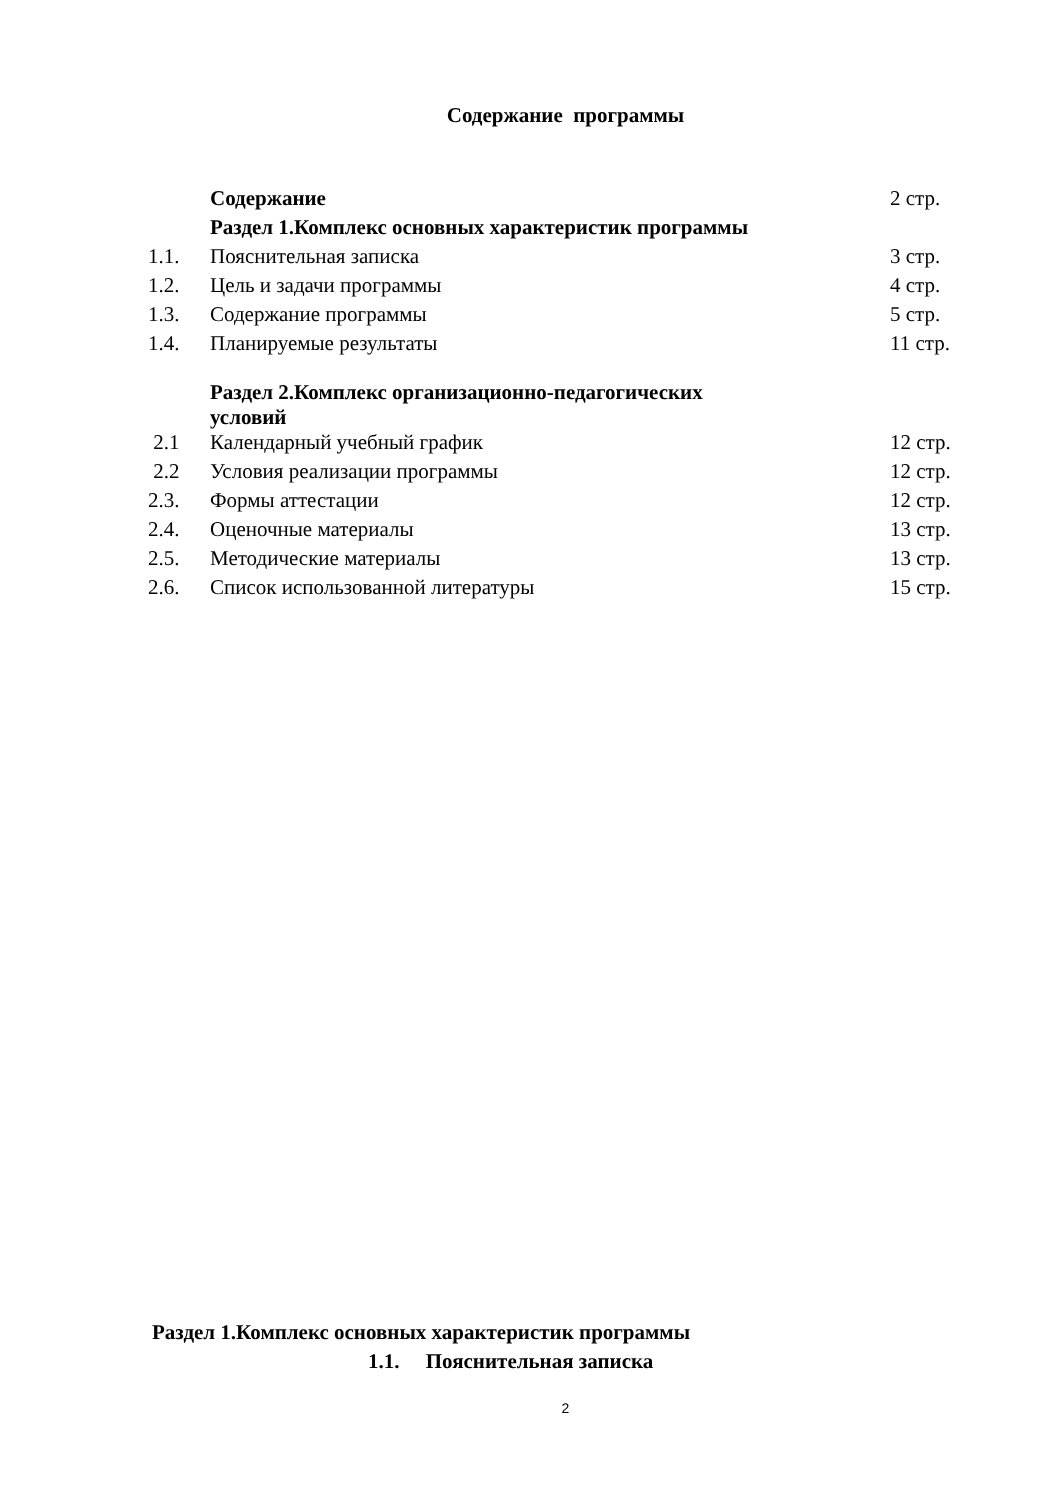Содержание программы
| | Содержание | 2 стр. |
| | Раздел 1.Комплекс основных характеристик программы | |
| 1.1. | Пояснительная записка | 3 стр. |
| 1.2. | Цель и задачи программы | 4 стр. |
| 1.3. | Содержание программы | 5 стр. |
| 1.4. | Планируемые результаты | 11 стр. |
| | Раздел 2.Комплекс организационно-педагогических условий | |
| 2.1 | Календарный учебный график | 12 стр. |
| 2.2 | Условия реализации программы | 12 стр. |
| 2.3. | Формы аттестации | 12 стр. |
| 2.4. | Оценочные материалы | 13 стр. |
| 2.5. | Методические материалы | 13 стр. |
| 2.6. | Список использованной литературы | 15 стр. |
Раздел 1.Комплекс основных характеристик программы
1.1. Пояснительная записка
2